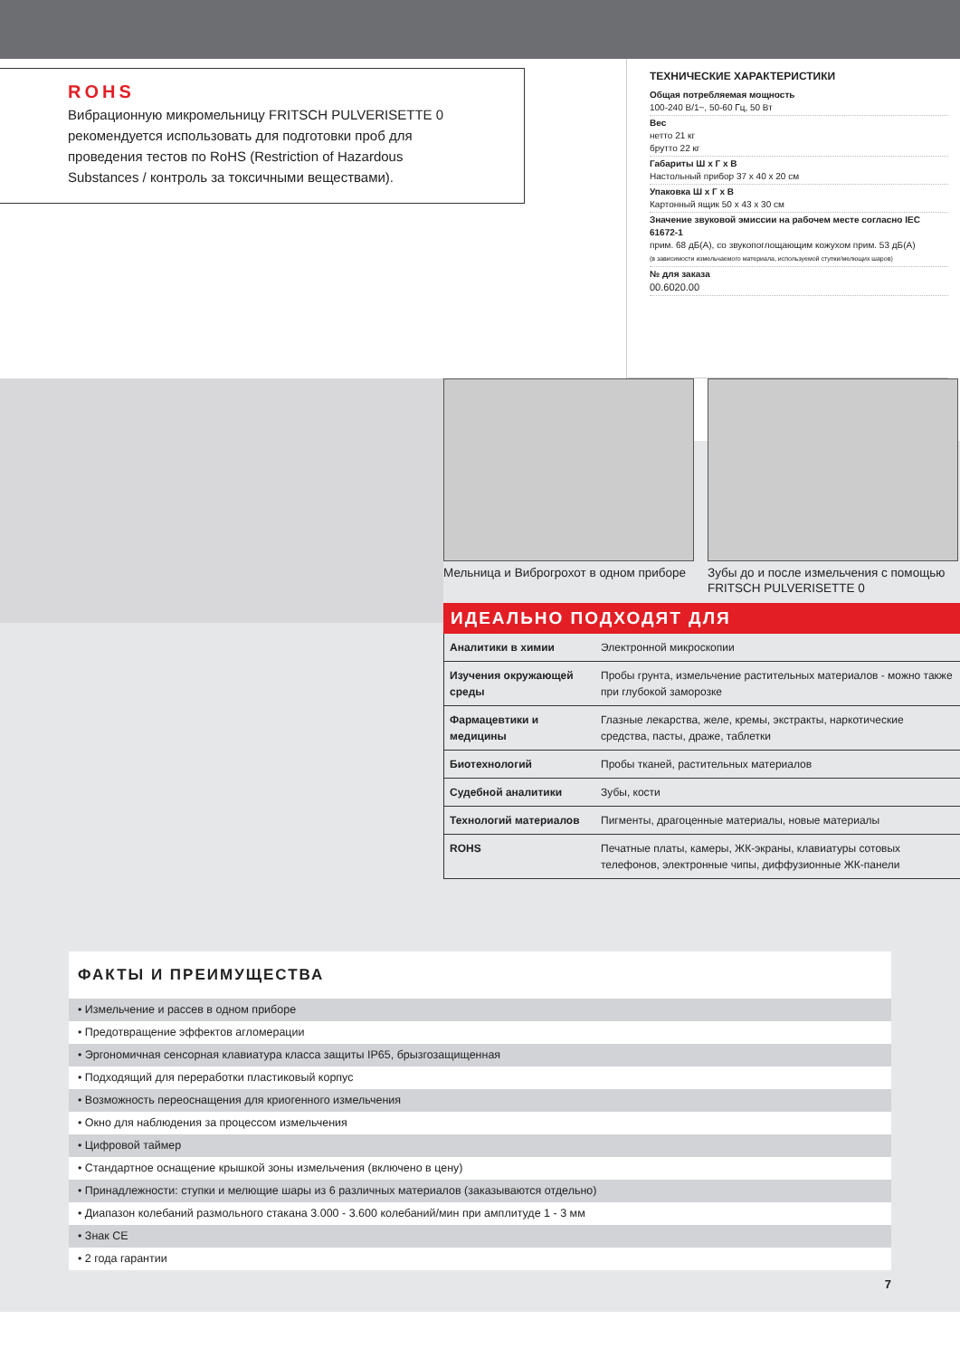ROHS
Вибрационную микромельницу FRITSCH PULVERISETTE 0 рекомендуется использовать для подготовки проб для проведения тестов по RoHS (Restriction of Hazardous Substances / контроль за токсичными веществами).
ТЕХНИЧЕСКИЕ ХАРАКТЕРИСТИКИ
Общая потребляемая мощность
100-240 В/1~, 50-60 Гц, 50 Вт
Вес
нетто 21 кг
брутто 22 кг
Габариты Ш x Г x В
Настольный прибор 37 x 40 x 20 см
Упаковка Ш x Г x В
Картонный ящик 50 x 43 x 30 см
Значение звуковой эмиссии на рабочем месте согласно IEC 61672-1
прим. 68 дБ(А), со звукопоглощающим кожухом прим. 53 дБ(А)
(в зависимости измельчаемого материала, используемой ступки/мелющих шаров)
№ для заказа
00.6020.00
Мельница и Виброгрохот в одном приборе
Зубы до и после измельчения с помощью FRITSCH PULVERISETTE 0
ИДЕАЛЬНО ПОДХОДЯТ ДЛЯ
| Аналитики в химии | Электронной микроскопии |
| Изучения окружающей среды | Пробы грунта, измельчение растительных материалов - можно также при глубокой заморозке |
| Фармацевтики и медицины | Глазные лекарства, желе, кремы, экстракты, наркотические средства, пасты, драже, таблетки |
| Биотехнологий | Пробы тканей, растительных материалов |
| Судебной аналитики | Зубы, кости |
| Технологий материалов | Пигменты, драгоценные материалы, новые материалы |
| ROHS | Печатные платы, камеры, ЖК-экраны, клавиатуры сотовых телефонов, электронные чипы, диффузионные ЖК-панели |
ФАКТЫ И ПРЕИМУЩЕСТВА
• Измельчение и рассев в одном приборе
• Предотвращение эффектов агломерации
• Эргономичная сенсорная клавиатура класса защиты IP65, брызгозащищенная
• Подходящий для переработки пластиковый корпус
• Возможность переоснащения для криогенного измельчения
• Окно для наблюдения за процессом измельчения
• Цифровой таймер
• Стандартное оснащение крышкой зоны измельчения (включено в цену)
• Принадлежности: ступки и мелющие шары из 6 различных материалов (заказываются отдельно)
• Диапазон колебаний размольного стакана 3.000 - 3.600 колебаний/мин при амплитуде 1 - 3 мм
• Знак CE
• 2 года гарантии
7